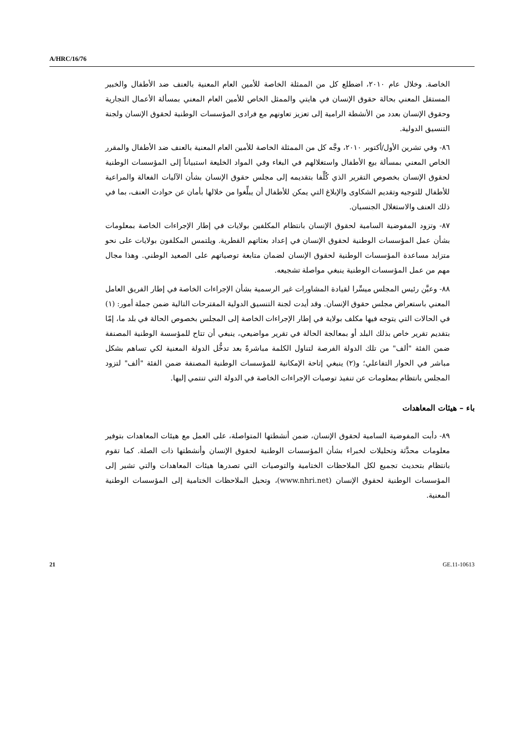A/HRC/16/76
الخاصة. وخلال عام ٢٠١٠، اضطلع كل من الممثلة الخاصة للأمين العام المعنية بالعنف ضد الأطفال والخبير المستقل المعني بحالة حقوق الإنسان في هايتي والممثل الخاص للأمين العام المعني بمسألة الأعمال التجارية وحقوق الإنسان بعدد من الأنشطة الرامية إلى تعزيز تعاونهم مع فرادى المؤسسات الوطنية لحقوق الإنسان ولجنة التنسيق الدولية.
٨٦- وفي تشرين الأول/أكتوبر ٢٠١٠، وجَّه كل من الممثلة الخاصة للأمين العام المعنية بالعنف ضد الأطفال والمقرر الخاص المعني بمسألة بيع الأطفال واستغلالهم في البغاء وفي المواد الخليعة استبياناً إلى المؤسسات الوطنية لحقوق الإنسان بخصوص التقرير الذي كُلِّفا بتقديمه إلى مجلس حقوق الإنسان بشأن الآليات الفعالة والمراعية للأطفال للتوجيه وتقديم الشكاوى والإبلاغ التي يمكن للأطفال أن يبلِّغوا من خلالها بأمان عن حوادث العنف، بما في ذلك العنف والاستغلال الجنسيان.
٨٧- وتزود المفوضية السامية لحقوق الإنسان بانتظام المكلفين بولايات في إطار الإجراءات الخاصة بمعلومات بشأن عمل المؤسسات الوطنية لحقوق الإنسان في إعداد بعثاتهم القطرية. ويلتمس المكلفون بولايات على نحو متزايد مساعدة المؤسسات الوطنية لحقوق الإنسان لضمان متابعة توصياتهم على الصعيد الوطني. وهذا مجال مهم من عمل المؤسسات الوطنية ينبغي مواصلة تشجيعه.
٨٨- وعيَّن رئيس المجلس ميسِّرا لقيادة المشاورات غير الرسمية بشأن الإجراءات الخاصة في إطار الفريق العامل المعني باستعراض مجلس حقوق الإنسان. وقد أيدت لجنة التنسيق الدولية المقترحات التالية ضمن جملة أمور: (١) في الحالات التي يتوجه فيها مكلف بولاية في إطار الإجراءات الخاصة إلى المجلس بخصوص الحالة في بلد ما، إمّا بتقديم تقرير خاص بذلك البلد أو بمعالجة الحالة في تقرير مواضيعي، ينبغي أن تتاح للمؤسسة الوطنية المصنفة ضمن الفئة "ألف" من تلك الدولة الفرصة لتناول الكلمة مباشرةً بعد تدخُّل الدولة المعنية لكي تساهم بشكل مباشر في الحوار التفاعلي؛ و(٢) ينبغي إتاحة الإمكانية للمؤسسات الوطنية المصنفة ضمن الفئة "ألف" لتزود المجلس بانتظام بمعلومات عن تنفيذ توصيات الإجراءات الخاصة في الدولة التي تنتمي إليها.
باء – هيئات المعاهدات
٨٩- دأبت المفوضية السامية لحقوق الإنسان، ضمن أنشطتها المتواصلة، على العمل مع هيئات المعاهدات بتوفير معلومات محدَّثة وتحليلات لخبراء بشأن المؤسسات الوطنية لحقوق الإنسان وأنشطتها ذات الصلة. كما تقوم بانتظام بتحديث تجميع لكل الملاحظات الختامية والتوصيات التي تصدرها هيئات المعاهدات والتي تشير إلى المؤسسات الوطنية لحقوق الإنسان (www.nhri.net)، وتحيل الملاحظات الختامية إلى المؤسسات الوطنية المعنية.
21 GE.11-10613